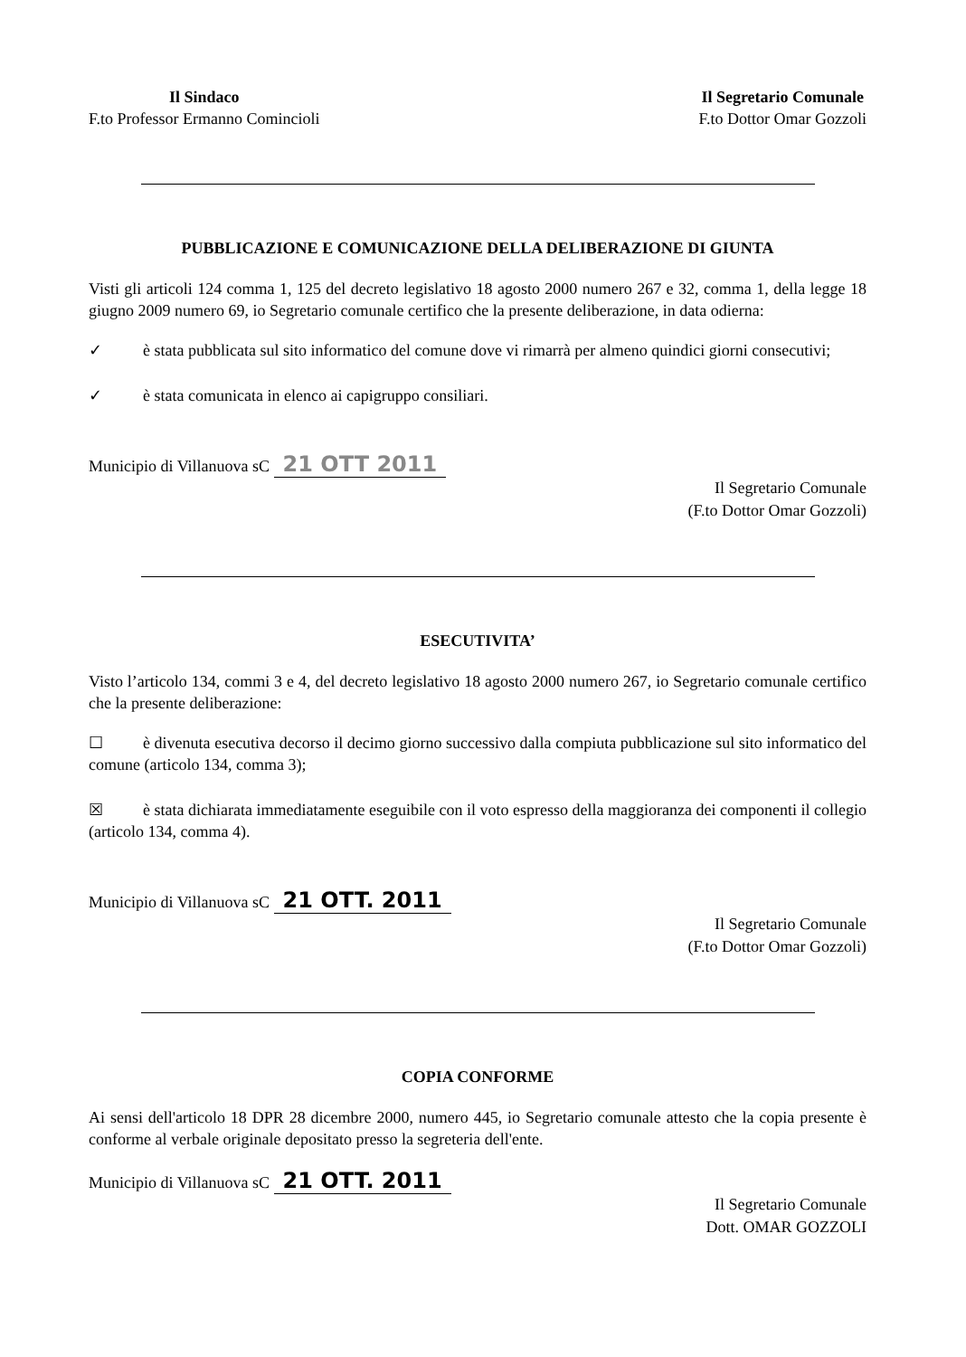Il Sindaco
F.to Professor Ermanno Comincioli
Il Segretario Comunale
F.to Dottor Omar Gozzoli
PUBBLICAZIONE E COMUNICAZIONE DELLA DELIBERAZIONE DI GIUNTA
Visti gli articoli 124 comma 1, 125 del decreto legislativo 18 agosto 2000 numero 267 e 32, comma 1, della legge 18 giugno 2009 numero 69, io Segretario comunale certifico che la presente deliberazione, in data odierna:
✓ è stata pubblicata sul sito informatico del comune dove vi rimarrà per almeno quindici giorni consecutivi;
✓ è stata comunicata in elenco ai capigruppo consiliari.
Municipio di Villanuova sC 21 OTT 2011
Il Segretario Comunale
(F.to Dottor Omar Gozzoli)
ESECUTIVITA’
Visto l’articolo 134, commi 3 e 4, del decreto legislativo 18 agosto 2000 numero 267, io Segretario comunale certifico che la presente deliberazione:
☐ è divenuta esecutiva decorso il decimo giorno successivo dalla compiuta pubblicazione sul sito informatico del comune (articolo 134, comma 3);
☒ è stata dichiarata immediatamente eseguibile con il voto espresso della maggioranza dei componenti il collegio (articolo 134, comma 4).
Municipio di Villanuova sC 21 OTT. 2011
Il Segretario Comunale
(F.to Dottor Omar Gozzoli)
COPIA CONFORME
Ai sensi dell'articolo 18 DPR 28 dicembre 2000, numero 445, io Segretario comunale attesto che la copia presente è conforme al verbale originale depositato presso la segreteria dell'ente.
Municipio di Villanuova sC 21 OTT. 2011
Il Segretario Comunale
Dott. OMAR GOZZOLI